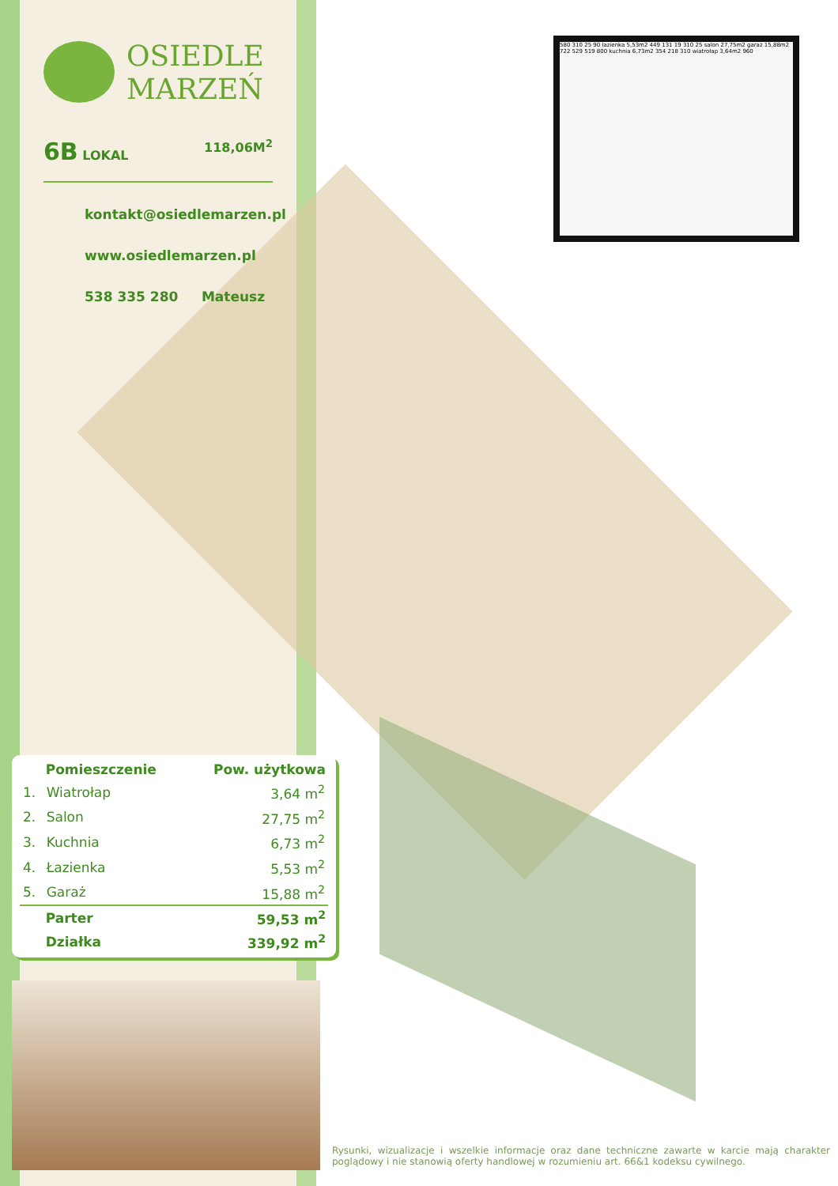580 310 25 90 łazienka 5,53m2 449 131 19 310 25 salon 27,75m2 garaż 15,88m2 722 529 519 800 kuchnia 6,73m2 354 218 310 wiatrołap 3,64m2 960
OSIEDLE
MARZEŃ
6B LOKAL 118,06M<sup>2</sup>
kontakt@osiedlemarzen.pl
www.osiedlemarzen.pl
538 335 280 Mateusz
| | Pomieszczenie | Pow. użytkowa |
| --- | --- | --- |
| 1. | Wiatrołap | 3,64 m<sup>2</sup> |
| 2. | Salon | 27,75 m<sup>2</sup> |
| 3. | Kuchnia | 6,73 m<sup>2</sup> |
| 4. | Łazienka | 5,53 m<sup>2</sup> |
| 5. | Garaż | 15,88 m<sup>2</sup> |
| | Parter | 59,53 m<sup>2</sup> |
| | Działka | 339,92 m<sup>2</sup> |
Rysunki, wizualizacje i wszelkie informacje oraz dane techniczne zawarte w karcie mają charakter poglądowy i nie stanowią oferty handlowej w rozumieniu art. 66&1 kodeksu cywilnego.